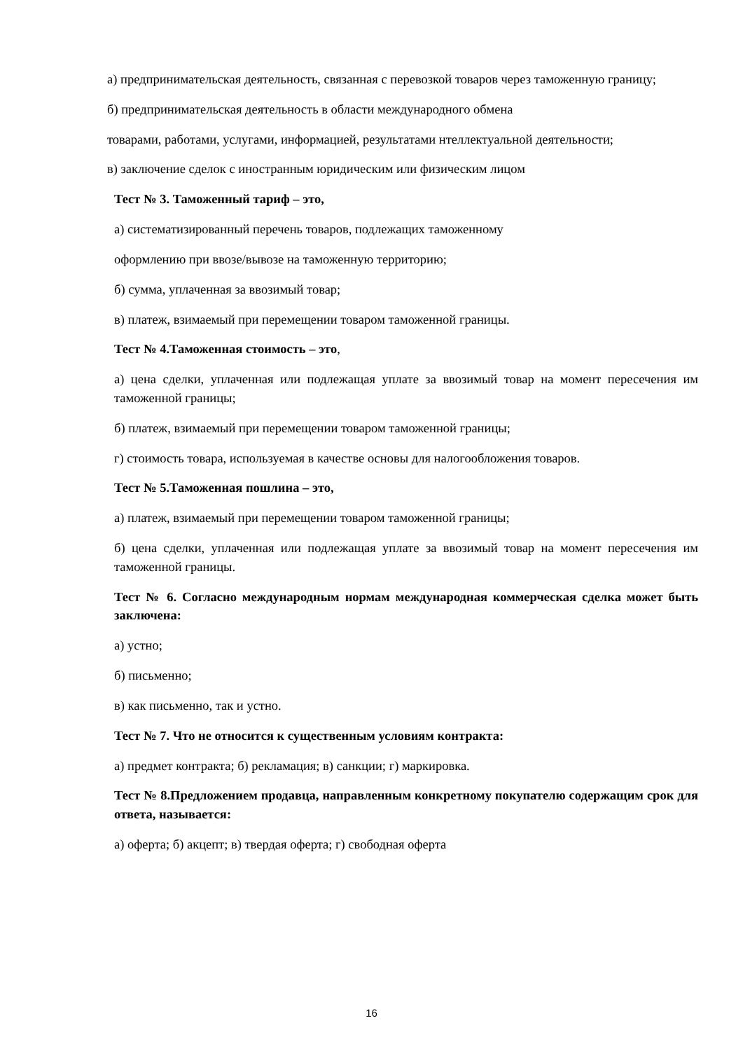а) предпринимательская деятельность, связанная с перевозкой товаров через таможенную границу;
б) предпринимательская деятельность в области международного обмена
товарами, работами, услугами, информацией, результатами нтеллектуальной деятельности;
в) заключение сделок с иностранным юридическим или физическим лицом
Тест № 3. Таможенный тариф – это,
а) систематизированный перечень товаров, подлежащих таможенному
оформлению при ввозе/вывозе на таможенную территорию;
б) сумма, уплаченная за ввозимый товар;
в) платеж, взимаемый при перемещении товаром таможенной границы.
Тест № 4.Таможенная стоимость – это,
а) цена сделки, уплаченная или подлежащая уплате за ввозимый товар на момент пересечения им таможенной границы;
б) платеж, взимаемый при перемещении товаром таможенной границы;
г) стоимость товара, используемая в качестве основы для налогообложения товаров.
Тест № 5.Таможенная пошлина – это,
а) платеж, взимаемый при перемещении товаром таможенной границы;
б) цена сделки, уплаченная или подлежащая уплате за ввозимый товар на момент пересечения им таможенной границы.
Тест № 6. Согласно международным нормам международная коммерческая сделка может быть заключена:
а) устно;
б) письменно;
в) как письменно, так и устно.
Тест № 7. Что не относится к существенным условиям контракта:
а) предмет контракта; б) рекламация; в) санкции; г) маркировка.
Тест № 8.Предложением продавца, направленным конкретному покупателю содержащим срок для ответа, называется:
а) оферта; б) акцепт; в) твердая оферта; г) свободная оферта
16